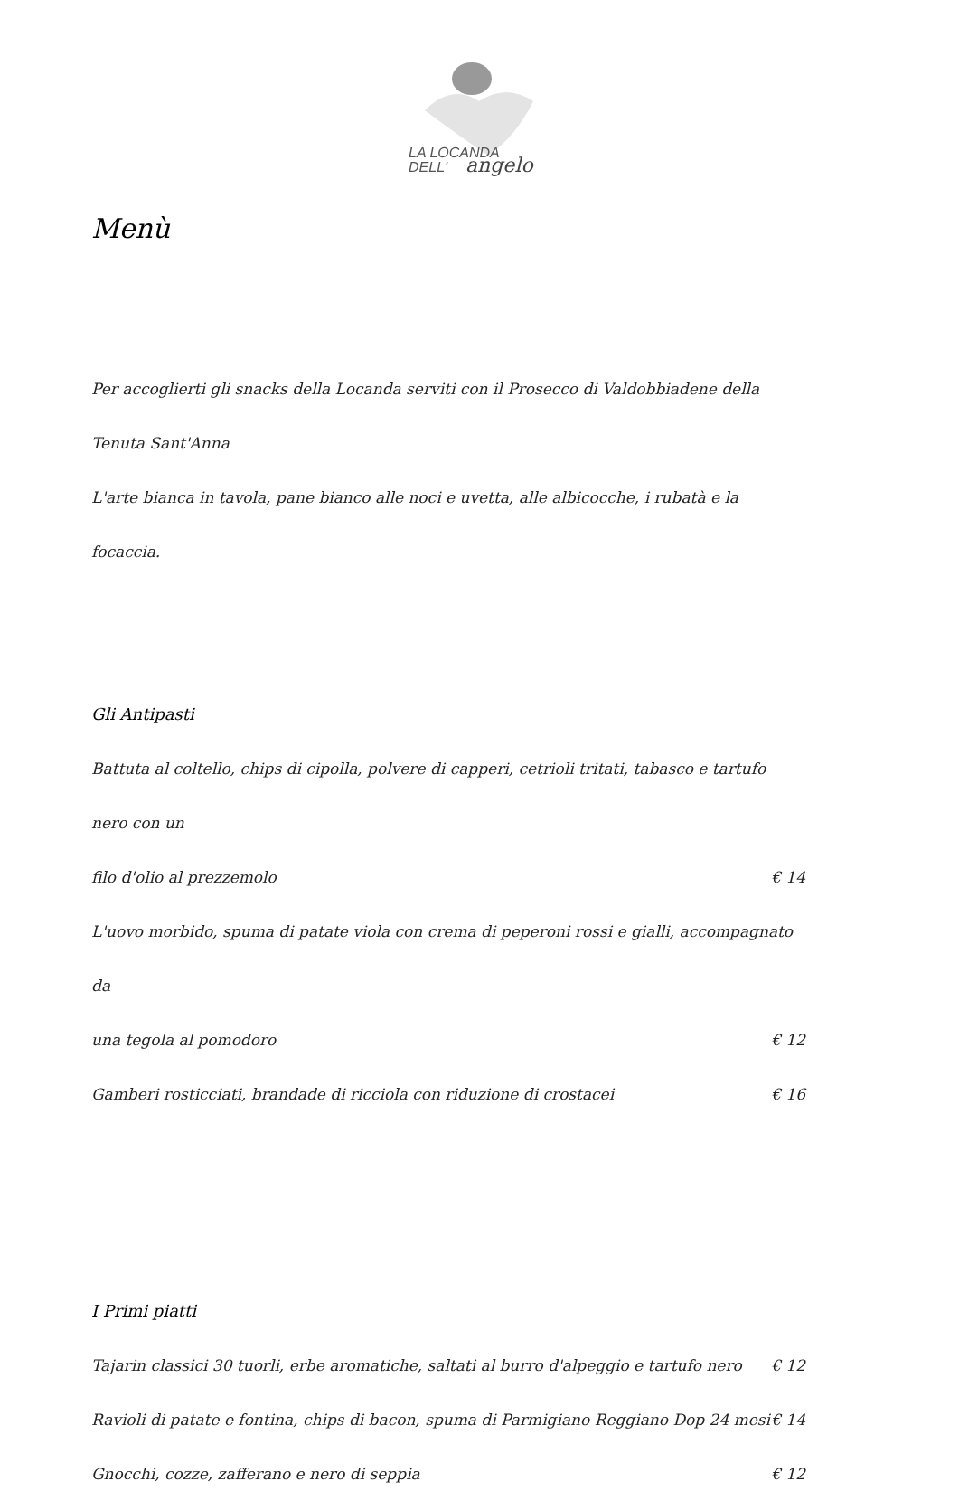LA LOCANDA
DELL'
angelo
Menù
Per accoglierti gli snacks della Locanda serviti con il Prosecco di Valdobbiadene della Tenuta Sant'Anna
L'arte bianca in tavola, pane bianco alle noci e uvetta, alle albicocche, i rubatà e la focaccia.
Gli Antipasti
Battuta al coltello, chips di cipolla, polvere di capperi, cetrioli tritati, tabasco e tartufo nero con un
filo d'olio al prezzemolo € 14
L'uovo morbido, spuma di patate viola con crema di peperoni rossi e gialli, accompagnato da
una tegola al pomodoro € 12
Gamberi rosticciati, brandade di ricciola con riduzione di crostacei € 16
I Primi piatti
Tajarin classici 30 tuorli, erbe aromatiche, saltati al burro d'alpeggio e tartufo nero € 12
Ravioli di patate e fontina, chips di bacon, spuma di Parmigiano Reggiano Dop 24 mesi € 14
Gnocchi, cozze, zafferano e nero di seppia € 12